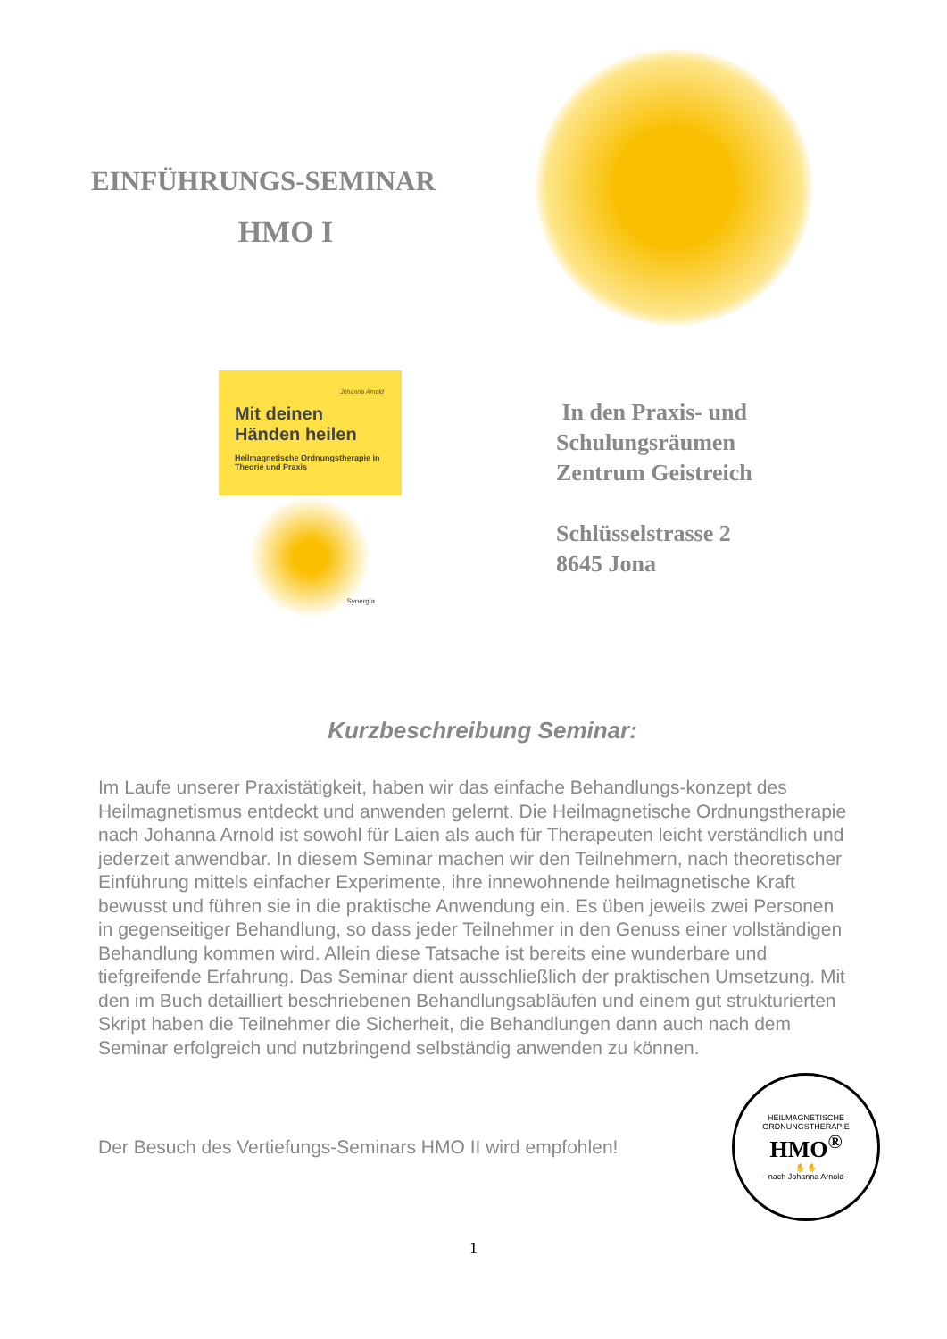EINFÜHRUNGS-SEMINAR
HMO I
Johanna Arnold
Mit deinen Händen heilen
Heilmagnetische Ordnungstherapie in Theorie und Praxis
Synergia
In den Praxis- und
Schulungsräumen
Zentrum Geistreich
Schlüsselstrasse 2
8645 Jona
Kurzbeschreibung Seminar:
Im Laufe unserer Praxistätigkeit, haben wir das einfache Behandlungs-konzept des Heilmagnetismus entdeckt und anwenden gelernt. Die Heilmagnetische Ordnungstherapie nach Johanna Arnold ist sowohl für Laien als auch für Therapeuten leicht verständlich und jederzeit anwendbar. In diesem Seminar machen wir den Teilnehmern, nach theoretischer Einführung mittels einfacher Experimente, ihre innewohnende heilmagnetische Kraft bewusst und führen sie in die praktische Anwendung ein. Es üben jeweils zwei Personen in gegenseitiger Behandlung, so dass jeder Teilnehmer in den Genuss einer vollständigen Behandlung kommen wird. Allein diese Tatsache ist bereits eine wunderbare und tiefgreifende Erfahrung. Das Seminar dient ausschließlich der praktischen Umsetzung. Mit den im Buch detailliert beschriebenen Behandlungsabläufen und einem gut strukturierten Skript haben die Teilnehmer die Sicherheit, die Behandlungen dann auch nach dem Seminar erfolgreich und nutzbringend selbständig anwenden zu können.
Der Besuch des Vertiefungs-Seminars HMO II wird empfohlen!
HEILMAGNETISCHE ORDNUNGSTHERAPIE
HMO<sup>®</sup>
✋ ✋
- nach Johanna Arnold -
1